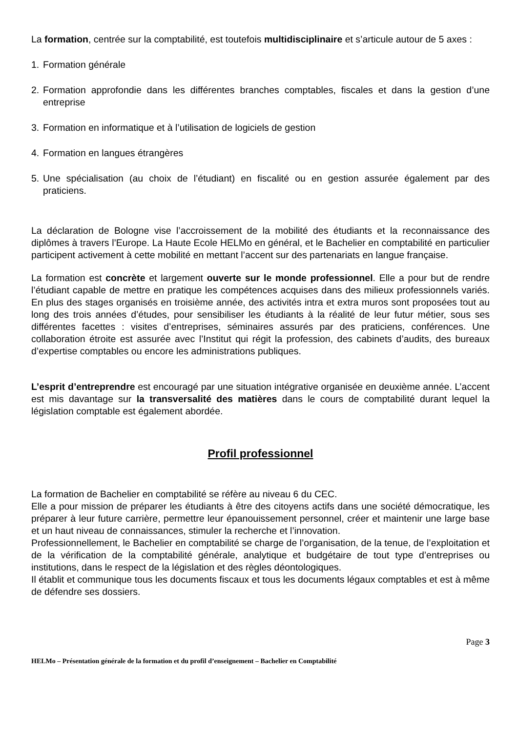La formation, centrée sur la comptabilité, est toutefois multidisciplinaire et s’articule autour de 5 axes :
1. Formation générale
2. Formation approfondie dans les différentes branches comptables, fiscales et dans la gestion d’une entreprise
3. Formation en informatique et à l’utilisation de logiciels de gestion
4. Formation en langues étrangères
5. Une spécialisation (au choix de l’étudiant) en fiscalité ou en gestion assurée également par des praticiens.
La déclaration de Bologne vise l’accroissement de la mobilité des étudiants et la reconnaissance des diplômes à travers l’Europe. La Haute Ecole HELMo en général, et le Bachelier en comptabilité en particulier participent activement à cette mobilité en mettant l’accent sur des partenariats en langue française.
La formation est concrète et largement ouverte sur le monde professionnel. Elle a pour but de rendre l’étudiant capable de mettre en pratique les compétences acquises dans des milieux professionnels variés. En plus des stages organisés en troisième année, des activités intra et extra muros sont proposées tout au long des trois années d’études, pour sensibiliser les étudiants à la réalité de leur futur métier, sous ses différentes facettes : visites d’entreprises, séminaires assurés par des praticiens, conférences. Une collaboration étroite est assurée avec l’Institut qui régit la profession, des cabinets d’audits, des bureaux d’expertise comptables ou encore les administrations publiques.
L’esprit d’entreprendre est encouragé par une situation intégrative organisée en deuxième année. L’accent est mis davantage sur la transversalité des matières dans le cours de comptabilité durant lequel la législation comptable est également abordée.
Profil professionnel
La formation de Bachelier en comptabilité se réfère au niveau 6 du CEC.
Elle a pour mission de préparer les étudiants à être des citoyens actifs dans une société démocratique, les préparer à leur future carrière, permettre leur épanouissement personnel, créer et maintenir une large base et un haut niveau de connaissances, stimuler la recherche et l’innovation.
Professionnellement, le Bachelier en comptabilité se charge de l’organisation, de la tenue, de l’exploitation et de la vérification de la comptabilité générale, analytique et budgétaire de tout type d’entreprises ou institutions, dans le respect de la législation et des règles déontologiques.
Il établit et communique tous les documents fiscaux et tous les documents légaux comptables et est à même de défendre ses dossiers.
Page 3
HELMo – Présentation générale de la formation et du profil d’enseignement – Bachelier en Comptabilité